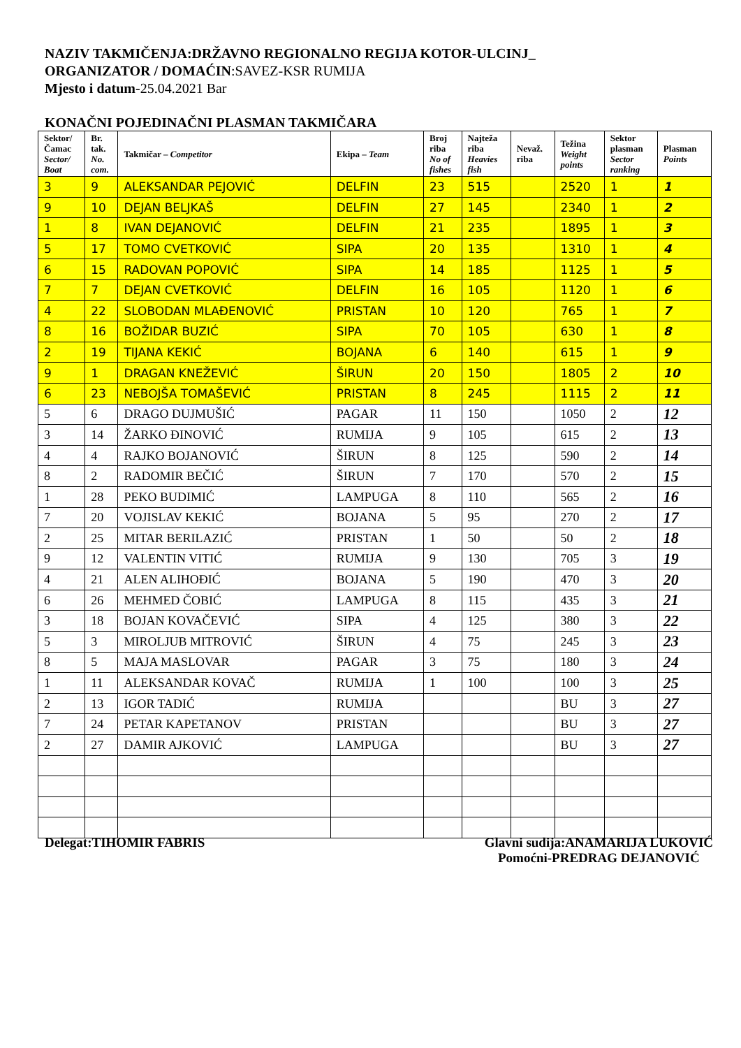NAZIV TAKMIČENJA:DRŽAVNO REGIONALNO REGIJA KOTOR-ULCINJ_
ORGANIZATOR / DOMAĆIN:SAVEZ-KSR RUMIJA
Mjesto i datum-25.04.2021 Bar
KONAČNI POJEDINAČNI PLASMAN TAKMIČARA
| Sektor/ Čamac Sector/ Boat | Br. tak. No. com. | Takmičar – Competitor | Ekipa – Team | Broj riba No of fishes | Najteža riba Heavies fish | Nevaž. riba | Težina Weight points | Sektor plasman Sector ranking | Plasman Points |
| --- | --- | --- | --- | --- | --- | --- | --- | --- | --- |
| 3 | 9 | ALEKSANDAR PEJOVIĆ | DELFIN | 23 | 515 | | 2520 | 1 | 1 |
| 9 | 10 | DEJAN BELJKAŠ | DELFIN | 27 | 145 | | 2340 | 1 | 2 |
| 1 | 8 | IVAN DEJANOVIĆ | DELFIN | 21 | 235 | | 1895 | 1 | 3 |
| 5 | 17 | TOMO CVETKOVIĆ | SIPA | 20 | 135 | | 1310 | 1 | 4 |
| 6 | 15 | RADOVAN POPOVIĆ | SIPA | 14 | 185 | | 1125 | 1 | 5 |
| 7 | 7 | DEJAN CVETKOVIĆ | DELFIN | 16 | 105 | | 1120 | 1 | 6 |
| 4 | 22 | SLOBODAN MLAĐENOVIĆ | PRISTAN | 10 | 120 | | 765 | 1 | 7 |
| 8 | 16 | BOŽIDAR BUZIĆ | SIPA | 70 | 105 | | 630 | 1 | 8 |
| 2 | 19 | TIJANA KEKIĆ | BOJANA | 6 | 140 | | 615 | 1 | 9 |
| 9 | 1 | DRAGAN KNEŽEVIĆ | ŠIRUN | 20 | 150 | | 1805 | 2 | 10 |
| 6 | 23 | NEBOJŠA TOMAŠEVIĆ | PRISTAN | 8 | 245 | | 1115 | 2 | 11 |
| 5 | 6 | DRAGO DUJMUŠIĆ | PAGAR | 11 | 150 | | 1050 | 2 | 12 |
| 3 | 14 | ŽARKO ĐINOVIĆ | RUMIJA | 9 | 105 | | 615 | 2 | 13 |
| 4 | 4 | RAJKO BOJANOVIĆ | ŠIRUN | 8 | 125 | | 590 | 2 | 14 |
| 8 | 2 | RADOMIR BEČIĆ | ŠIRUN | 7 | 170 | | 570 | 2 | 15 |
| 1 | 28 | PEKO BUDIMIĆ | LAMPUGA | 8 | 110 | | 565 | 2 | 16 |
| 7 | 20 | VOJISLAV KEKIĆ | BOJANA | 5 | 95 | | 270 | 2 | 17 |
| 2 | 25 | MITAR BERILAZIĆ | PRISTAN | 1 | 50 | | 50 | 2 | 18 |
| 9 | 12 | VALENTIN VITIĆ | RUMIJA | 9 | 130 | | 705 | 3 | 19 |
| 4 | 21 | ALEN ALIHOĐIĆ | BOJANA | 5 | 190 | | 470 | 3 | 20 |
| 6 | 26 | MEHMED ČOBIĆ | LAMPUGA | 8 | 115 | | 435 | 3 | 21 |
| 3 | 18 | BOJAN KOVAČEVIĆ | SIPA | 4 | 125 | | 380 | 3 | 22 |
| 5 | 3 | MIROLJUB MITROVIĆ | ŠIRUN | 4 | 75 | | 245 | 3 | 23 |
| 8 | 5 | MAJA MASLOVAR | PAGAR | 3 | 75 | | 180 | 3 | 24 |
| 1 | 11 | ALEKSANDAR KOVAČ | RUMIJA | 1 | 100 | | 100 | 3 | 25 |
| 2 | 13 | IGOR TADIĆ | RUMIJA | | | | BU | 3 | 27 |
| 7 | 24 | PETAR KAPETANOV | PRISTAN | | | | BU | 3 | 27 |
| 2 | 27 | DAMIR AJKOVIĆ | LAMPUGA | | | | BU | 3 | 27 |
Delegat:TIHOMIR FABRIS Glavni sudija:ANAMARIJA LUKOVIĆ
Pomoćni-PREDRAG DEJANOVIĆ